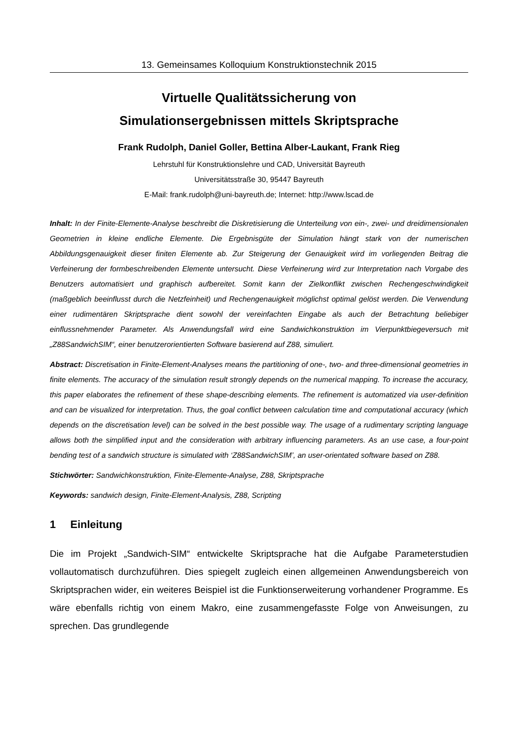13. Gemeinsames Kolloquium Konstruktionstechnik 2015
Virtuelle Qualitätssicherung von
Simulationsergebnissen mittels Skriptsprache
Frank Rudolph, Daniel Goller, Bettina Alber-Laukant, Frank Rieg
Lehrstuhl für Konstruktionslehre und CAD, Universität Bayreuth
Universitätsstraße 30, 95447 Bayreuth
E-Mail: frank.rudolph@uni-bayreuth.de; Internet: http://www.lscad.de
Inhalt: In der Finite-Elemente-Analyse beschreibt die Diskretisierung die Unterteilung von ein-, zwei- und dreidimensionalen Geometrien in kleine endliche Elemente. Die Ergebnisgüte der Simulation hängt stark von der numerischen Abbildungsgenauigkeit dieser finiten Elemente ab. Zur Steigerung der Genauigkeit wird im vorliegenden Beitrag die Verfeinerung der formbeschreibenden Elemente untersucht. Diese Verfeinerung wird zur Interpretation nach Vorgabe des Benutzers automatisiert und graphisch aufbereitet. Somit kann der Zielkonflikt zwischen Rechengeschwindigkeit (maßgeblich beeinflusst durch die Netzfeinheit) und Rechengenauigkeit möglichst optimal gelöst werden. Die Verwendung einer rudimentären Skriptsprache dient sowohl der vereinfachten Eingabe als auch der Betrachtung beliebiger einflussnehmender Parameter. Als Anwendungsfall wird eine Sandwichkonstruktion im Vierpunktbiegeversuch mit „Z88SandwichSIM“, einer benutzerorientierten Software basierend auf Z88, simuliert.
Abstract: Discretisation in Finite-Element-Analyses means the partitioning of one-, two- and three-dimensional geometries in finite elements. The accuracy of the simulation result strongly depends on the numerical mapping. To increase the accuracy, this paper elaborates the refinement of these shape-describing elements. The refinement is automatized via user-definition and can be visualized for interpretation. Thus, the goal conflict between calculation time and computational accuracy (which depends on the discretisation level) can be solved in the best possible way. The usage of a rudimentary scripting language allows both the simplified input and the consideration with arbitrary influencing parameters. As an use case, a four-point bending test of a sandwich structure is simulated with ‘Z88SandwichSIM’, an user-orientated software based on Z88.
Stichwörter: Sandwichkonstruktion, Finite-Elemente-Analyse, Z88, Skriptsprache
Keywords: sandwich design, Finite-Element-Analysis, Z88, Scripting
1 Einleitung
Die im Projekt „Sandwich-SIM“ entwickelte Skriptsprache hat die Aufgabe Parameterstudien vollautomatisch durchzuführen. Dies spiegelt zugleich einen allgemeinen Anwendungsbereich von Skriptsprachen wider, ein weiteres Beispiel ist die Funktionserweiterung vorhandener Programme. Es wäre ebenfalls richtig von einem Makro, eine zusammengefasste Folge von Anweisungen, zu sprechen. Das grundlegende